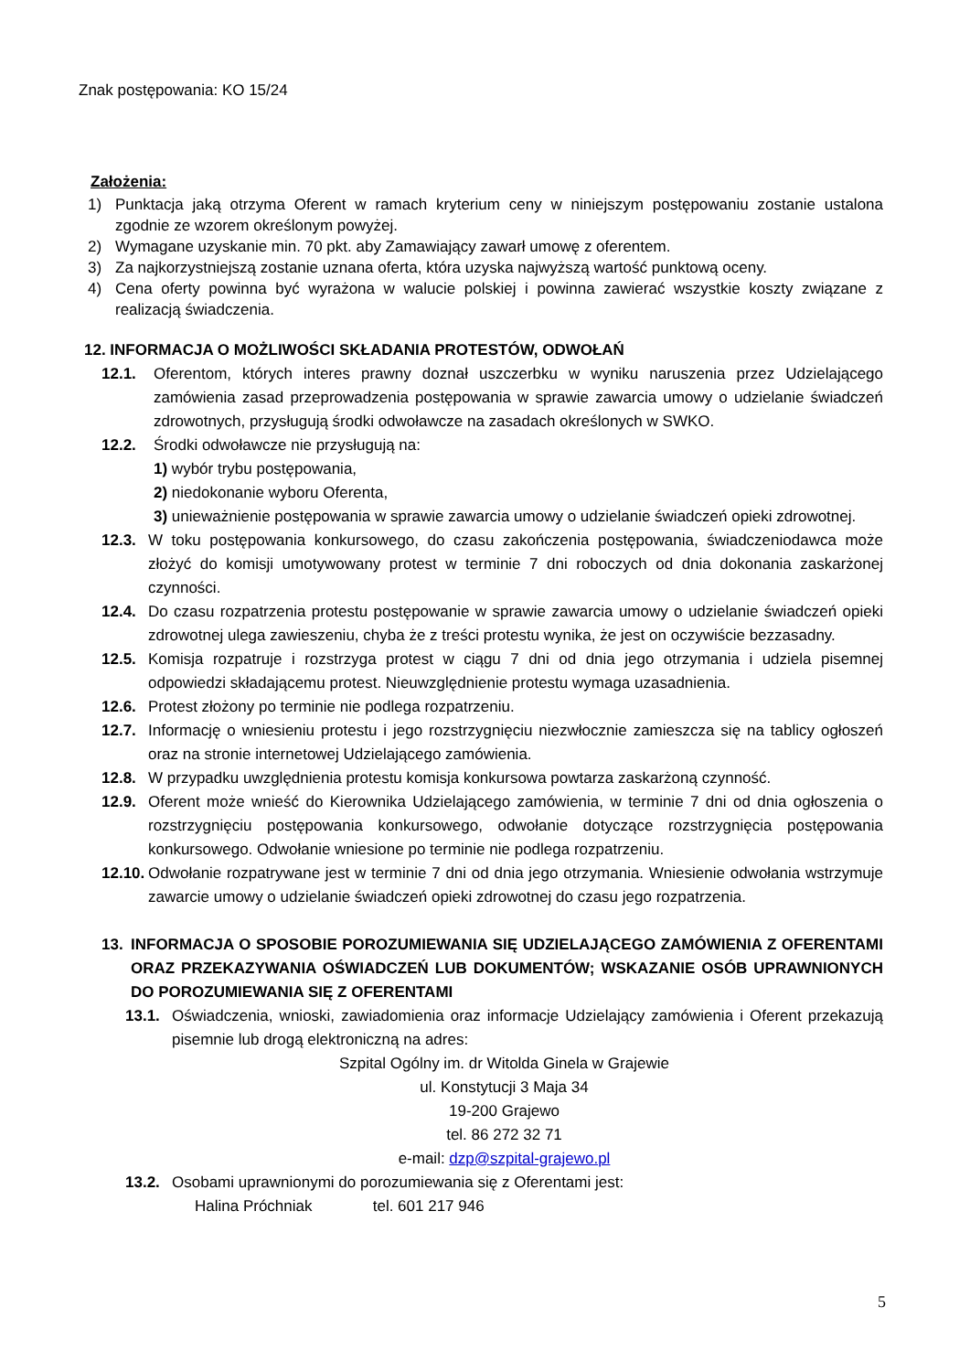Znak postępowania: KO 15/24
Założenia:
1) Punktacja jaką otrzyma Oferent w ramach kryterium ceny w niniejszym postępowaniu zostanie ustalona zgodnie ze wzorem określonym powyżej.
2) Wymagane uzyskanie min. 70 pkt. aby Zamawiający zawarł umowę z oferentem.
3) Za najkorzystniejszą zostanie uznana oferta, która uzyska najwyższą wartość punktową oceny.
4) Cena oferty powinna być wyrażona w walucie polskiej i powinna zawierać wszystkie koszty związane z realizacją świadczenia.
12. INFORMACJA O MOŻLIWOŚCI SKŁADANIA PROTESTÓW, ODWOŁAŃ
12.1. Oferentom, których interes prawny doznał uszczerbku w wyniku naruszenia przez Udzielającego zamówienia zasad przeprowadzenia postępowania w sprawie zawarcia umowy o udzielanie świadczeń zdrowotnych, przysługują środki odwoławcze na zasadach określonych w SWKO.
12.2. Środki odwoławcze nie przysługują na:
1) wybór trybu postępowania,
2) niedokonanie wyboru Oferenta,
3) unieważnienie postępowania w sprawie zawarcia umowy o udzielanie świadczeń opieki zdrowotnej.
12.3. W toku postępowania konkursowego, do czasu zakończenia postępowania, świadczeniodawca może złożyć do komisji umotywowany protest w terminie 7 dni roboczych od dnia dokonania zaskarżonej czynności.
12.4. Do czasu rozpatrzenia protestu postępowanie w sprawie zawarcia umowy o udzielanie świadczeń opieki zdrowotnej ulega zawieszeniu, chyba że z treści protestu wynika, że jest on oczywiście bezzasadny.
12.5. Komisja rozpatruje i rozstrzyga protest w ciągu 7 dni od dnia jego otrzymania i udziela pisemnej odpowiedzi składającemu protest. Nieuwzględnienie protestu wymaga uzasadnienia.
12.6. Protest złożony po terminie nie podlega rozpatrzeniu.
12.7. Informację o wniesieniu protestu i jego rozstrzygnięciu niezwłocznie zamieszcza się na tablicy ogłoszeń oraz na stronie internetowej Udzielającego zamówienia.
12.8. W przypadku uwzględnienia protestu komisja konkursowa powtarza zaskarżoną czynność.
12.9. Oferent może wnieść do Kierownika Udzielającego zamówienia, w terminie 7 dni od dnia ogłoszenia o rozstrzygnięciu postępowania konkursowego, odwołanie dotyczące rozstrzygnięcia postępowania konkursowego. Odwołanie wniesione po terminie nie podlega rozpatrzeniu.
12.10. Odwołanie rozpatrywane jest w terminie 7 dni od dnia jego otrzymania. Wniesienie odwołania wstrzymuje zawarcie umowy o udzielanie świadczeń opieki zdrowotnej do czasu jego rozpatrzenia.
13. INFORMACJA O SPOSOBIE POROZUMIEWANIA SIĘ UDZIELAJĄCEGO ZAMÓWIENIA Z OFERENTAMI ORAZ PRZEKAZYWANIA OŚWIADCZEŃ LUB DOKUMENTÓW; WSKAZANIE OSÓB UPRAWNIONYCH DO POROZUMIEWANIA SIĘ Z OFERENTAMI
13.1. Oświadczenia, wnioski, zawiadomienia oraz informacje Udzielający zamówienia i Oferent przekazują pisemnie lub drogą elektroniczną na adres:
Szpital Ogólny im. dr Witolda Ginela w Grajewie
ul. Konstytucji 3 Maja 34
19-200 Grajewo
tel. 86 272 32 71
e-mail: dzp@szpital-grajewo.pl
13.2. Osobami uprawnionymi do porozumiewania się z Oferentami jest:
Halina Próchniak tel. 601 217 946
5